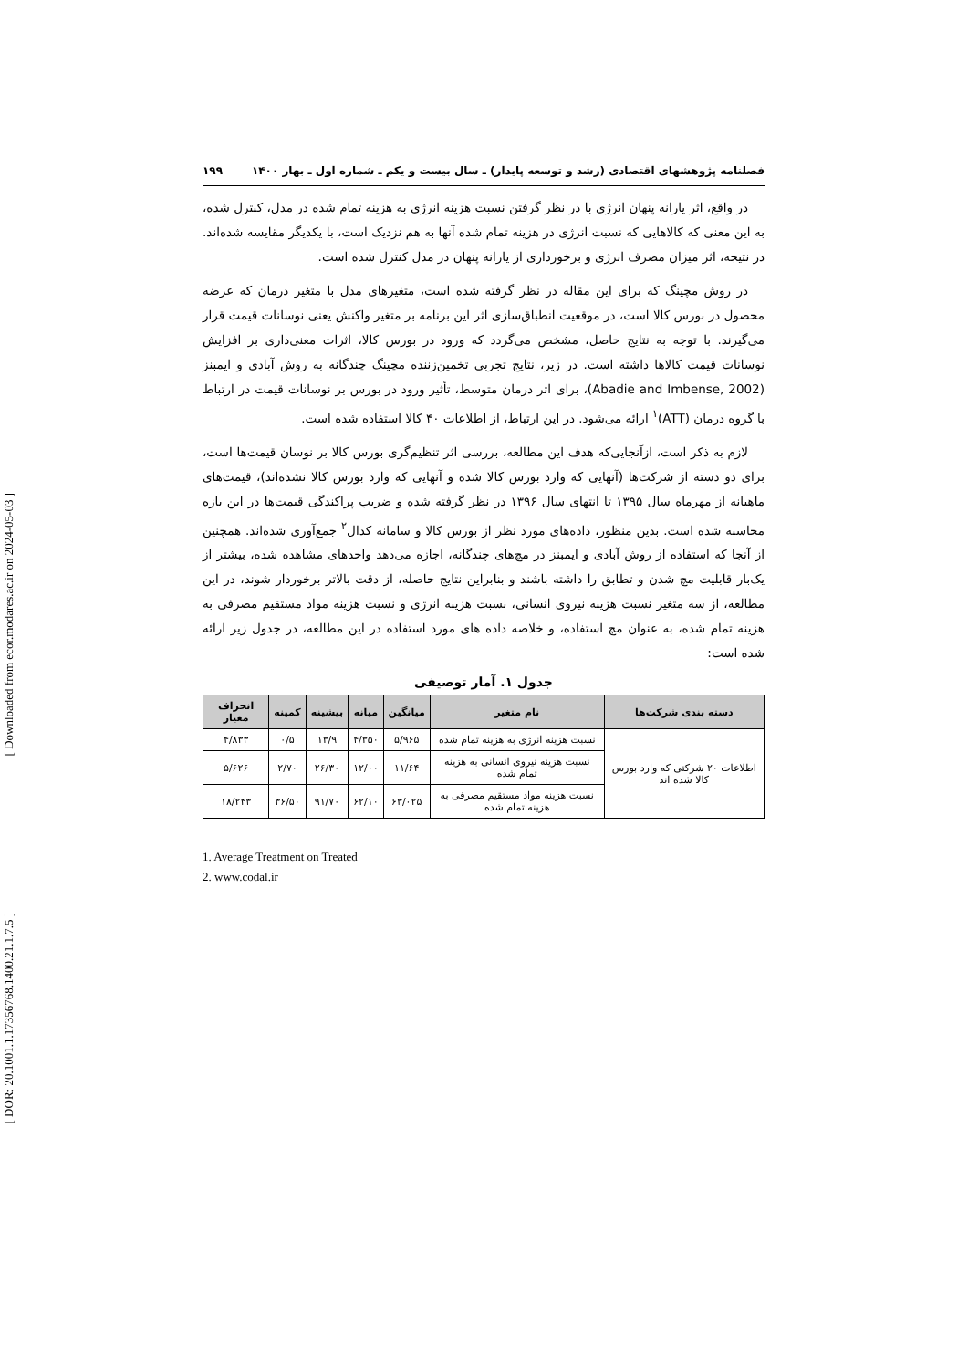[ Downloaded from ecor.modares.ac.ir on 2024-05-03 ]
[ DOR: 20.1001.1.17356768.1400.21.1.7.5 ]
فصلنامه پژوهشهای اقتصادی (رشد و توسعه پایدار) ـ سال بیست و یکم ـ شماره اول ـ بهار ۱۴۰۰ ۱۹۹
در واقع، اثر یارانه پنهان انرژی با در نظر گرفتن نسبت هزینه انرژی به هزینه تمام شده در مدل، کنترل شده، به این معنی که کالاهایی که نسبت انرژی در هزینه تمام شده آنها به هم نزدیک است، با یکدیگر مقایسه شده‌اند. در نتیجه، اثر میزان مصرف انرژی و برخورداری از یارانه پنهان در مدل کنترل شده است.
در روش مچینگ که برای این مقاله در نظر گرفته شده است، متغیرهای مدل با متغیر درمان که عرضه محصول در بورس کالا است، در موقعیت انطباق‌سازی اثر این برنامه بر متغیر واکنش یعنی نوسانات قیمت قرار می‌گیرند. با توجه به نتایج حاصل، مشخص می‌گردد که ورود در بورس کالا، اثرات معنی‌داری بر افزایش نوسانات قیمت کالاها داشته است. در زیر، نتایج تجربی تخمین‌زننده مچینگ چندگانه به روش آبادی و ایمبنز (Abadie and Imbense, 2002)، برای اثر درمان متوسط، تأثیر ورود در بورس بر نوسانات قیمت در ارتباط با گروه درمان (ATT)<sup>۱</sup> ارائه می‌شود. در این ارتباط، از اطلاعات ۴۰ کالا استفاده شده است.
لازم به ذکر است، ازآنجایی‌که هدف این مطالعه، بررسی اثر تنظیم‌گری بورس کالا بر نوسان قیمت‌ها است، برای دو دسته از شرکت‌ها (آنهایی که وارد بورس کالا شده و آنهایی که وارد بورس کالا نشده‌اند)، قیمت‌های ماهیانه از مهرماه سال ۱۳۹۵ تا انتهای سال ۱۳۹۶ در نظر گرفته شده و ضریب پراکندگی قیمت‌ها در این بازه محاسبه شده است. بدین منظور، داده‌های مورد نظر از بورس کالا و سامانه کدال<sup>۲</sup> جمع‌آوری شده‌اند. همچنین از آنجا که استفاده از روش آبادی و ایمبنز در مچ‌های چندگانه، اجازه می‌دهد واحدهای مشاهده شده، بیشتر از یک‌بار قابلیت مچ شدن و تطابق را داشته باشند و بنابراین نتایج حاصله، از دقت بالاتر برخوردار شوند، در این مطالعه، از سه متغیر نسبت هزینه نیروی انسانی، نسبت هزینه انرژی و نسبت هزینه مواد مستقیم مصرفی به هزینه تمام شده، به عنوان مچ استفاده، و خلاصه داده های مورد استفاده در این مطالعه، در جدول زیر ارائه شده است:
جدول ۱. آمار توصیفی
| دسته بندی شرکت‌ها | نام متغیر | میانگین | میانه | بیشینه | کمینه | انحراف معیار |
| --- | --- | --- | --- | --- | --- | --- |
| اطلاعات ۲۰ شرکتی که وارد بورس کالا شده اند | نسبت هزینه انرژی به هزینه تمام شده | ۵/۹۶۵ | ۴/۳۵۰ | ۱۳/۹ | ۰/۵ | ۴/۸۳۳ |
| | نسبت هزینه نیروی انسانی به هزینه تمام شده | ۱۱/۶۴ | ۱۲/۰۰ | ۲۶/۳۰ | ۲/۷۰ | ۵/۶۲۶ |
| | نسبت هزینه مواد مستقیم مصرفی به هزینه تمام شده | ۶۳/۰۲۵ | ۶۲/۱۰ | ۹۱/۷۰ | ۳۶/۵۰ | ۱۸/۲۴۳ |
1. Average Treatment on Treated
2. www.codal.ir